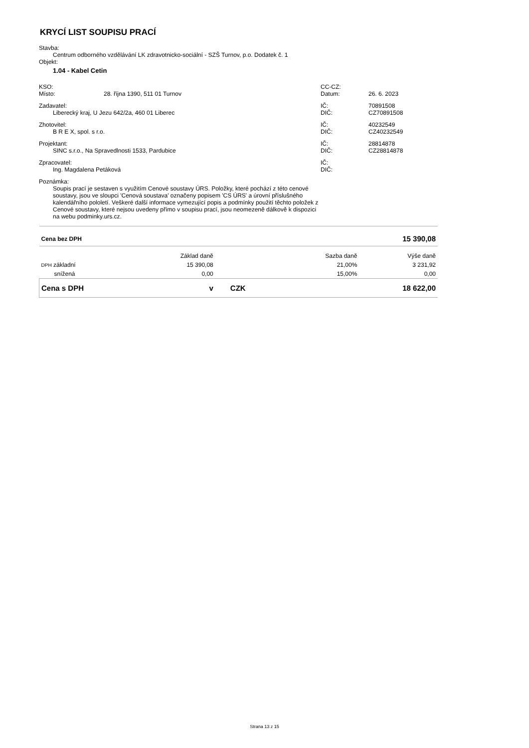KRYCÍ LIST SOUPISU PRACÍ
Stavba:
Centrum odborného vzdělávání LK zdravotnicko-sociální - SZŠ Turnov, p.o. Dodatek č. 1
Objekt:
1.04 - Kabel Cetin
KSO: CC-CZ:
Místo: 28. října 1390, 511 01 Turnov Datum: 26. 6. 2023
Zadavatel: IČ: 70891508
Liberecký kraj, U Jezu 642/2a, 460 01 Liberec DIČ: CZ70891508
Zhotovitel: IČ: 40232549
B R E X, spol. s r.o. DIČ: CZ40232549
Projektant: IČ: 28814878
SINC s.r.o., Na Spravedlnosti 1533, Pardubice DIČ: CZ28814878
Zpracovatel: IČ:
Ing. Magdalena Petáková DIČ:
Poznámka:
Soupis prací je sestaven s využitím Cenové soustavy ÚRS. Položky, které pochází z této cenové soustavy, jsou ve sloupci 'Cenová soustava' označeny popisem 'CS ÚRS' a úrovní příslušného kalendářního pololetí. Veškeré další informace vymezující popis a podmínky použití těchto položek z Cenové soustavy, které nejsou uvedeny přímo v soupisu prací, jsou neomezeně dálkově k dispozici na webu podminky.urs.cz.
| Cena bez DPH | | | | 15 390,08 |
| | Základ daně | | Sazba daně | Výše daně |
| DPH základní | 15 390,08 | | 21,00% | 3 231,92 |
| snížená | 0,00 | | 15,00% | 0,00 |
| Cena s DPH | v | CZK | | 18 622,00 |
Strana 13 z 15